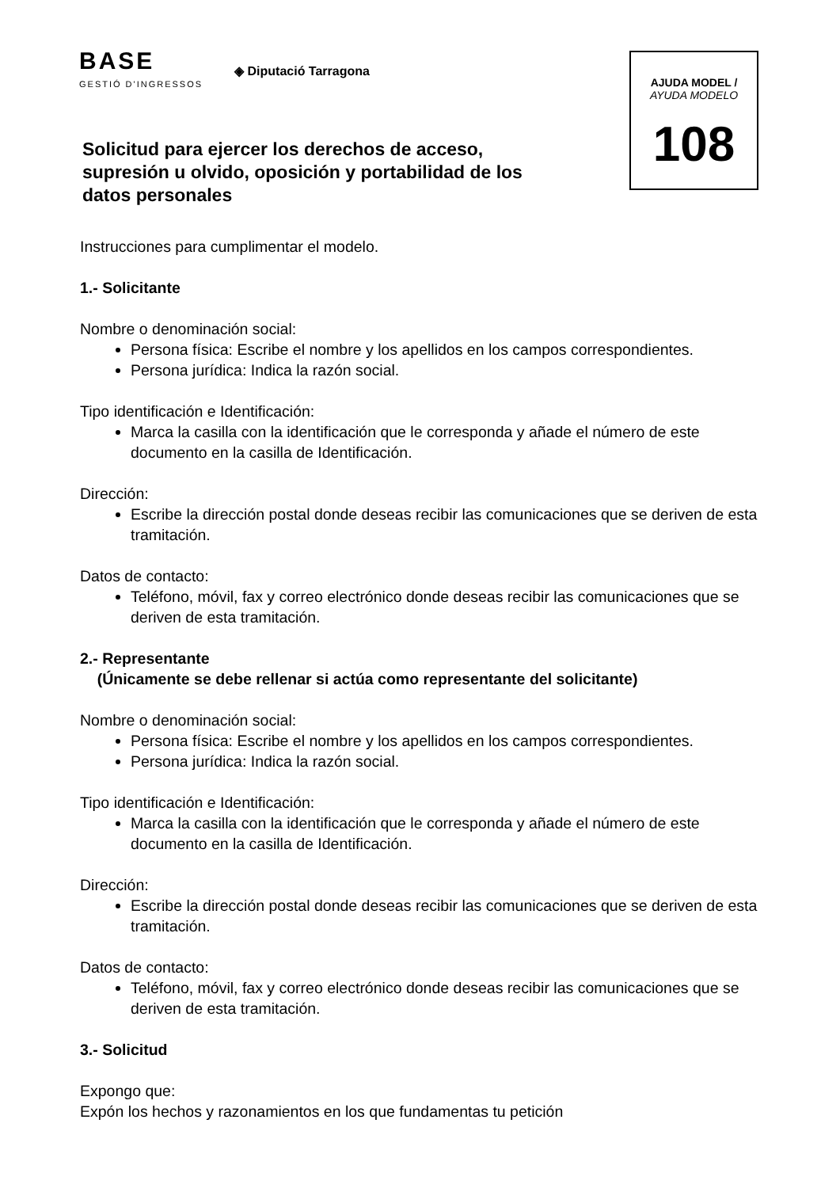BASE
GESTIÓ D'INGRESSOS
◈ Diputació Tarragona
Solicitud para ejercer los derechos de acceso, supresión u olvido, oposición y portabilidad de los datos personales
AJUDA MODEL /
AYUDA MODELO
108
Instrucciones para cumplimentar el modelo.
1.- Solicitante
Nombre o denominación social:
Persona física: Escribe el nombre y los apellidos en los campos correspondientes.
Persona jurídica: Indica la razón social.
Tipo identificación e Identificación:
Marca la casilla con la identificación que le corresponda y añade el número de este documento en la casilla de Identificación.
Dirección:
Escribe la dirección postal donde deseas recibir las comunicaciones que se deriven de esta tramitación.
Datos de contacto:
Teléfono, móvil, fax y correo electrónico donde deseas recibir las comunicaciones que se deriven de esta tramitación.
2.- Representante
(Únicamente se debe rellenar si actúa como representante del solicitante)
Nombre o denominación social:
Persona física: Escribe el nombre y los apellidos en los campos correspondientes.
Persona jurídica: Indica la razón social.
Tipo identificación e Identificación:
Marca la casilla con la identificación que le corresponda y añade el número de este documento en la casilla de Identificación.
Dirección:
Escribe la dirección postal donde deseas recibir las comunicaciones que se deriven de esta tramitación.
Datos de contacto:
Teléfono, móvil, fax y correo electrónico donde deseas recibir las comunicaciones que se deriven de esta tramitación.
3.- Solicitud
Expongo que:
Expón los hechos y razonamientos en los que fundamentas tu petición